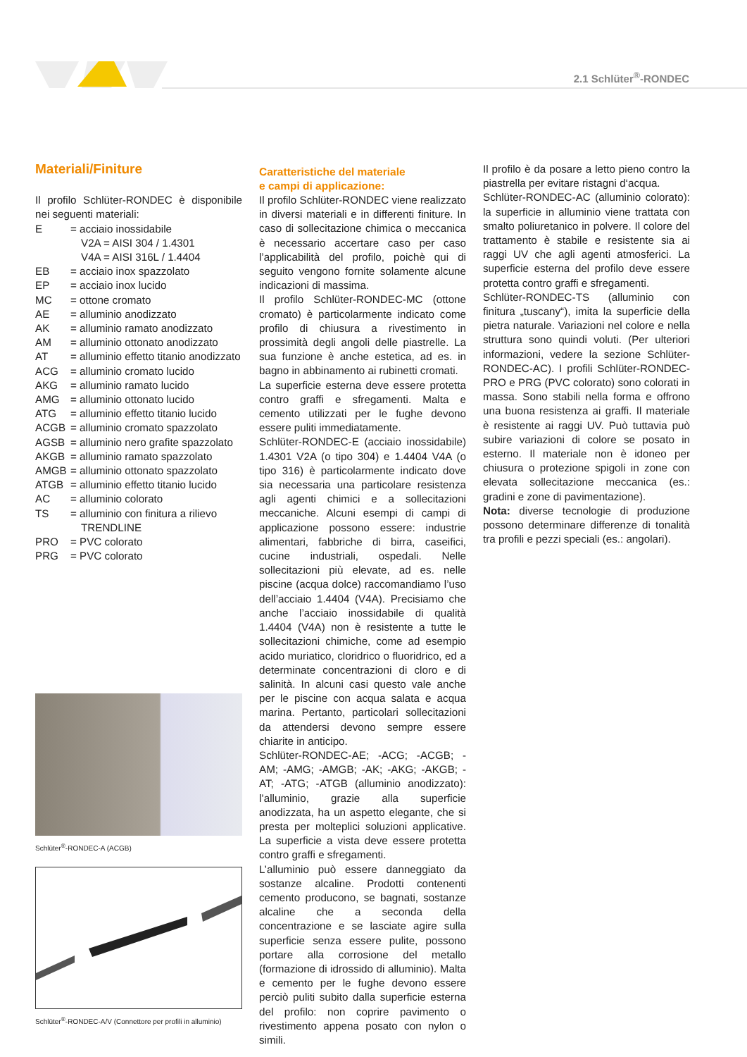2.1 Schlüter<sup>®</sup>-RONDEC
Materiali/Finiture
Il profilo Schlüter-RONDEC è disponibile nei seguenti materiali:
E = acciaio inossidabile
V2A = AISI 304 / 1.4301
V4A = AISI 316L / 1.4404
EB = acciaio inox spazzolato
EP = acciaio inox lucido
MC = ottone cromato
AE = alluminio anodizzato
AK = alluminio ramato anodizzato
AM = alluminio ottonato anodizzato
AT = alluminio effetto titanio anodizzato
ACG = alluminio cromato lucido
AKG = alluminio ramato lucido
AMG = alluminio ottonato lucido
ATG = alluminio effetto titanio lucido
ACGB = alluminio cromato spazzolato
AGSB = alluminio nero grafite spazzolato
AKGB = alluminio ramato spazzolato
AMGB = alluminio ottonato spazzolato
ATGB = alluminio effetto titanio lucido
AC = alluminio colorato
TS = alluminio con finitura a rilievo
TRENDLINE
PRO = PVC colorato
PRG = PVC colorato
Schlüter<sup>®</sup>-RONDEC-A (ACGB)
Schlüter<sup>®</sup>-RONDEC-A/V (Connettore per profili in alluminio)
Caratteristiche del materiale
e campi di applicazione:
Il profilo Schlüter-RONDEC viene realizzato in diversi materiali e in differenti finiture. In caso di sollecitazione chimica o meccanica è necessario accertare caso per caso l’applicabilità del profilo, poichè qui di seguito vengono fornite solamente alcune indicazioni di massima.
Il profilo Schlüter-RONDEC-MC (ottone cromato) è particolarmente indicato come profilo di chiusura a rivestimento in prossimità degli angoli delle piastrelle. La sua funzione è anche estetica, ad es. in bagno in abbinamento ai rubinetti cromati.
La superficie esterna deve essere protetta contro graffi e sfregamenti. Malta e cemento utilizzati per le fughe devono essere puliti immediatamente.
Schlüter-RONDEC-E (acciaio inossidabile) 1.4301 V2A (o tipo 304) e 1.4404 V4A (o tipo 316) è particolarmente indicato dove sia necessaria una particolare resistenza agli agenti chimici e a sollecitazioni meccaniche. Alcuni esempi di campi di applicazione possono essere: industrie alimentari, fabbriche di birra, caseifici, cucine industriali, ospedali. Nelle sollecitazioni più elevate, ad es. nelle piscine (acqua dolce) raccomandiamo l’uso dell’acciaio 1.4404 (V4A). Precisiamo che anche l’acciaio inossidabile di qualità 1.4404 (V4A) non è resistente a tutte le sollecitazioni chimiche, come ad esempio acido muriatico, cloridrico o fluoridrico, ed a determinate concentrazioni di cloro e di salinità. In alcuni casi questo vale anche per le piscine con acqua salata e acqua marina. Pertanto, particolari sollecitazioni da attendersi devono sempre essere chiarite in anticipo.
Schlüter-RONDEC-AE; -ACG; -ACGB; -AM; -AMG; -AMGB; -AK; -AKG; -AKGB; -AT; -ATG; -ATGB (alluminio anodizzato): l’alluminio, grazie alla superficie anodizzata, ha un aspetto elegante, che si presta per molteplici soluzioni applicative. La superficie a vista deve essere protetta contro graffi e sfregamenti.
L’alluminio può essere danneggiato da sostanze alcaline. Prodotti contenenti cemento producono, se bagnati, sostanze alcaline che a seconda della concentrazione e se lasciate agire sulla superficie senza essere pulite, possono portare alla corrosione del metallo (formazione di idrossido di alluminio). Malta e cemento per le fughe devono essere perciò puliti subito dalla superficie esterna del profilo: non coprire pavimento o rivestimento appena posato con nylon o simili.
Il profilo è da posare a letto pieno contro la piastrella per evitare ristagni d‘acqua.
Schlüter-RONDEC-AC (alluminio colorato): la superficie in alluminio viene trattata con smalto poliuretanico in polvere. Il colore del trattamento è stabile e resistente sia ai raggi UV che agli agenti atmosferici. La superficie esterna del profilo deve essere protetta contro graffi e sfregamenti.
Schlüter-RONDEC-TS (alluminio con finitura „tuscany“), imita la superficie della pietra naturale. Variazioni nel colore e nella struttura sono quindi voluti. (Per ulteriori informazioni, vedere la sezione Schlüter-RONDEC-AC). I profili Schlüter-RONDEC-PRO e PRG (PVC colorato) sono colorati in massa. Sono stabili nella forma e offrono una buona resistenza ai graffi. Il materiale è resistente ai raggi UV. Può tuttavia può subire variazioni di colore se posato in esterno. Il materiale non è idoneo per chiusura o protezione spigoli in zone con elevata sollecitazione meccanica (es.: gradini e zone di pavimentazione).
Nota: diverse tecnologie di produzione possono determinare differenze di tonalità tra profili e pezzi speciali (es.: angolari).